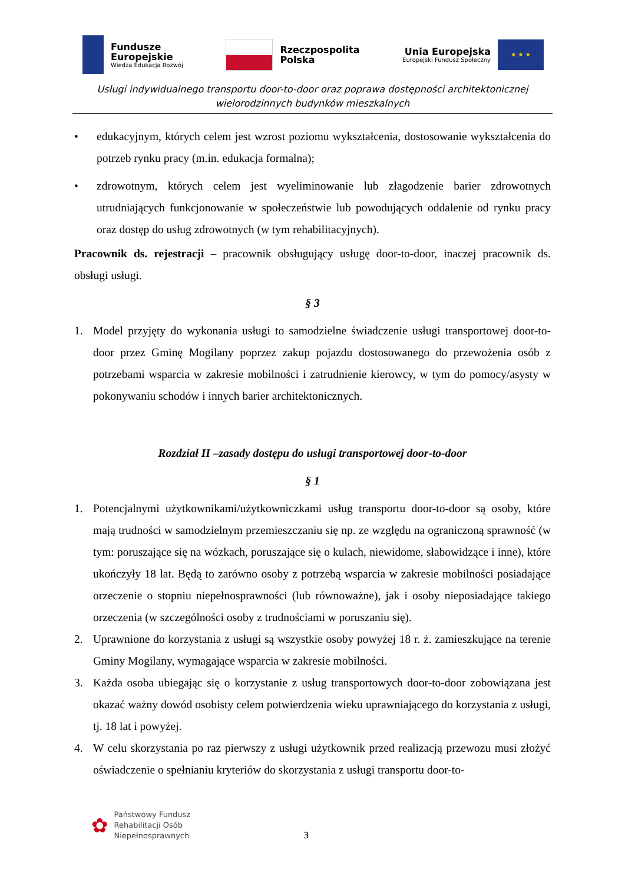Fundusze
Europejskie
Wiedza Edukacja Rozwój
Rzeczpospolita
Polska
Unia Europejska
Europejski Fundusz Społeczny
★ ★ ★
Usługi indywidualnego transportu door-to-door oraz poprawa dostępności architektonicznej
wielorodzinnych budynków mieszkalnych
• edukacyjnym, których celem jest wzrost poziomu wykształcenia, dostosowanie wykształcenia do potrzeb rynku pracy (m.in. edukacja formalna);
• zdrowotnym, których celem jest wyeliminowanie lub złagodzenie barier zdrowotnych utrudniających funkcjonowanie w społeczeństwie lub powodujących oddalenie od rynku pracy oraz dostęp do usług zdrowotnych (w tym rehabilitacyjnych).
Pracownik ds. rejestracji – pracownik obsługujący usługę door-to-door, inaczej pracownik ds. obsługi usługi.
§ 3
1. Model przyjęty do wykonania usługi to samodzielne świadczenie usługi transportowej door-to-door przez Gminę Mogilany poprzez zakup pojazdu dostosowanego do przewożenia osób z potrzebami wsparcia w zakresie mobilności i zatrudnienie kierowcy, w tym do pomocy/asysty w pokonywaniu schodów i innych barier architektonicznych.
Rozdział II –zasady dostępu do usługi transportowej door-to-door
§ 1
1. Potencjalnymi użytkownikami/użytkowniczkami usług transportu door-to-door są osoby, które mają trudności w samodzielnym przemieszczaniu się np. ze względu na ograniczoną sprawność (w tym: poruszające się na wózkach, poruszające się o kulach, niewidome, słabowidzące i inne), które ukończyły 18 lat. Będą to zarówno osoby z potrzebą wsparcia w zakresie mobilności posiadające orzeczenie o stopniu niepełnosprawności (lub równoważne), jak i osoby nieposiadające takiego orzeczenia (w szczególności osoby z trudnościami w poruszaniu się).
2. Uprawnione do korzystania z usługi są wszystkie osoby powyżej 18 r. ż. zamieszkujące na terenie Gminy Mogilany, wymagające wsparcia w zakresie mobilności.
3. Każda osoba ubiegając się o korzystanie z usług transportowych door-to-door zobowiązana jest okazać ważny dowód osobisty celem potwierdzenia wieku uprawniającego do korzystania z usługi, tj. 18 lat i powyżej.
4. W celu skorzystania po raz pierwszy z usługi użytkownik przed realizacją przewozu musi złożyć oświadczenie o spełnianiu kryteriów do skorzystania z usługi transportu door-to-
✿
Państwowy Fundusz
Rehabilitacji Osób
Niepełnosprawnych
3